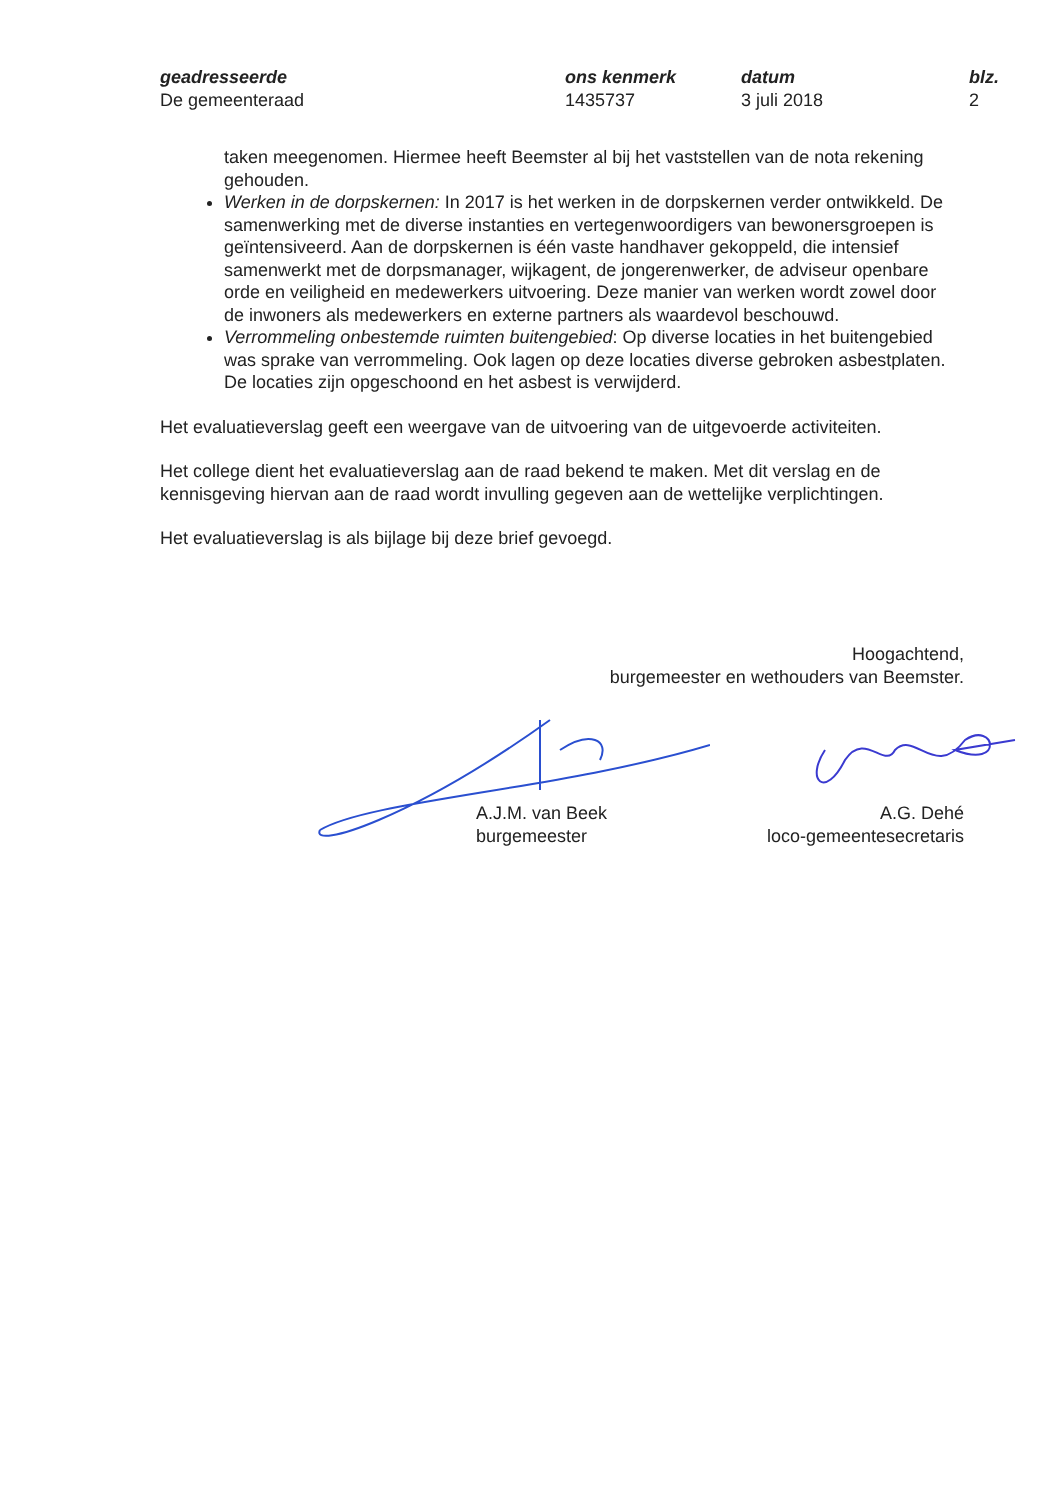geadresseerde
De gemeenteraad
ons kenmerk
1435737
datum
3 juli 2018
blz.
2
taken meegenomen. Hiermee heeft Beemster al bij het vaststellen van de nota rekening gehouden.
Werken in de dorpskernen: In 2017 is het werken in de dorpskernen verder ontwikkeld. De samenwerking met de diverse instanties en vertegenwoordigers van bewonersgroepen is geïntensiveerd. Aan de dorpskernen is één vaste handhaver gekoppeld, die intensief samenwerkt met de dorpsmanager, wijkagent, de jongerenwerker, de adviseur openbare orde en veiligheid en medewerkers uitvoering. Deze manier van werken wordt zowel door de inwoners als medewerkers en externe partners als waardevol beschouwd.
Verrommeling onbestemde ruimten buitengebied: Op diverse locaties in het buitengebied was sprake van verrommeling. Ook lagen op deze locaties diverse gebroken asbestplaten. De locaties zijn opgeschoond en het asbest is verwijderd.
Het evaluatieverslag geeft een weergave van de uitvoering van de uitgevoerde activiteiten.
Het college dient het evaluatieverslag aan de raad bekend te maken. Met dit verslag en de kennisgeving hiervan aan de raad wordt invulling gegeven aan de wettelijke verplichtingen.
Het evaluatieverslag is als bijlage bij deze brief gevoegd.
Hoogachtend,
burgemeester en wethouders van Beemster.
A.J.M. van Beek
burgemeester
A.G. Dehé
loco-gemeentesecretaris